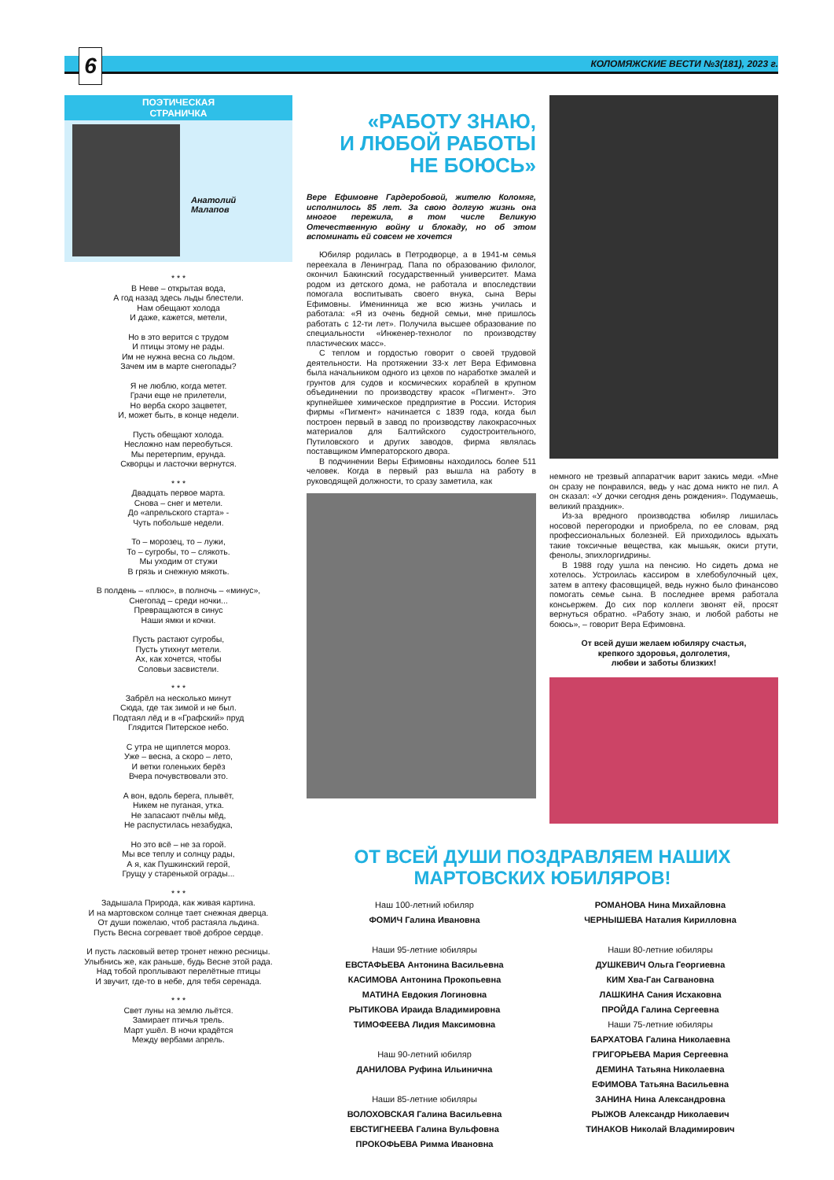6
КОЛОМЯЖСКИЕ ВЕСТИ №3(181), 2023 г.
ПОЭТИЧЕСКАЯ
СТРАНИЧКА
Анатолий
Малапов
* * *
В Неве – открытая вода,
А год назад здесь льды блестели.
Нам обещают холода
И даже, кажется, метели,
Но в это верится с трудом
И птицы этому не рады.
Им не нужна весна со льдом.
Зачем им в марте снегопады?
Я не люблю, когда метет.
Грачи еще не прилетели,
Но верба скоро зацветет,
И, может быть, в конце недели.
Пусть обещают холода.
Несложно нам переобуться.
Мы перетерпим, ерунда.
Скворцы и ласточки вернутся.
* * *
Двадцать первое марта.
Снова – снег и метели.
До «апрельского старта» -
Чуть побольше недели.
То – морозец, то – лужи,
То – сугробы, то – слякоть.
Мы уходим от стужи
В грязь и снежную мякоть.
В полдень – «плюс», в полночь – «минус»,
Снегопад – среди ночки...
Превращаются в синус
Наши ямки и кочки.
Пусть растают сугробы,
Пусть утихнут метели.
Ах, как хочется, чтобы
Соловьи засвистели.
* * *
Забрёл на несколько минут
Сюда, где так зимой и не был.
Подтаял лёд и в «Графский» пруд
Глядится Питерское небо.
С утра не щиплется мороз.
Уже – весна, а скоро – лето,
И ветки голеньких берёз
Вчера почувствовали это.
А вон, вдоль берега, плывёт,
Никем не пуганая, утка.
Не запасают пчёлы мёд,
Не распустилась незабудка,
Но это всё – не за горой.
Мы все теплу и солнцу рады,
А я, как Пушкинский герой,
Грущу у старенькой ограды...
* * *
Задышала Природа, как живая картина.
И на мартовском солнце тает снежная дверца.
От души пожелаю, чтоб растаяла льдина.
Пусть Весна согревает твоё доброе сердце.
И пусть ласковый ветер тронет нежно ресницы.
Улыбнись же, как раньше, будь Весне этой рада.
Над тобой проплывают перелётные птицы
И звучит, где-то в небе, для тебя серенада.
* * *
Свет луны на землю льётся.
Замирает птичья трель.
Март ушёл. В ночи крадётся
Между вербами апрель.
«РАБОТУ ЗНАЮ,
И ЛЮБОЙ РАБОТЫ
НЕ БОЮСЬ»
Вере Ефимовне Гардеробовой, жителю Коломяг, исполнилось 85 лет. За свою долгую жизнь она многое пережила, в том числе Великую Отечественную войну и блокаду, но об этом вспоминать ей совсем не хочется
Юбиляр родилась в Петродворце, а в 1941-м семья переехала в Ленинград. Папа по образованию филолог, окончил Бакинский государственный университет. Мама родом из детского дома, не работала и впоследствии помогала воспитывать своего внука, сына Веры Ефимовны. Именинница же всю жизнь училась и работала: «Я из очень бедной семьи, мне пришлось работать с 12-ти лет». Получила высшее образование по специальности «Инженер-технолог по производству пластических масс».
С теплом и гордостью говорит о своей трудовой деятельности. На протяжении 33-х лет Вера Ефимовна была начальником одного из цехов по наработке эмалей и грунтов для судов и космических кораблей в крупном объединении по производству красок «Пигмент». Это крупнейшее химическое предприятие в России. История фирмы «Пигмент» начинается с 1839 года, когда был построен первый в завод по производству лакокрасочных материалов для Балтийского судостроительного, Путиловского и других заводов, фирма являлась поставщиком Императорского двора.
В подчинении Веры Ефимовны находилось более 511 человек. Когда в первый раз вышла на работу в руководящей должности, то сразу заметила, как
немного не трезвый аппаратчик варит закись меди. «Мне он сразу не понравился, ведь у нас дома никто не пил. А он сказал: «У дочки сегодня день рождения». Подумаешь, великий праздник».
Из-за вредного производства юбиляр лишилась носовой перегородки и приобрела, по ее словам, ряд профессиональных болезней. Ей приходилось вдыхать такие токсичные вещества, как мышьяк, окиси ртути, фенолы, эпихлоргидрины.
В 1988 году ушла на пенсию. Но сидеть дома не хотелось. Устроилась кассиром в хлебобулочный цех, затем в аптеку фасовщицей, ведь нужно было финансово помогать семье сына. В последнее время работала консьержем. До сих пор коллеги звонят ей, просят вернуться обратно. «Работу знаю, и любой работы не боюсь», – говорит Вера Ефимовна.
От всей души желаем юбиляру счастья,
крепкого здоровья, долголетия,
любви и заботы близких!
ОТ ВСЕЙ ДУШИ ПОЗДРАВЛЯЕМ НАШИХ
МАРТОВСКИХ ЮБИЛЯРОВ!
Наш 100-летний юбиляр
ФОМИЧ Галина Ивановна
Наши 95-летние юбиляры
ЕВСТАФЬЕВА Антонина Васильевна
КАСИМОВА Антонина Прокопьевна
МАТИНА Евдокия Логиновна
РЫТИКОВА Ираида Владимировна
ТИМОФЕЕВА Лидия Максимовна
Наш 90-летний юбиляр
ДАНИЛОВА Руфина Ильинична
Наши 85-летние юбиляры
ВОЛОХОВСКАЯ Галина Васильевна
ЕВСТИГНЕЕВА Галина Вульфовна
ПРОКОФЬЕВА Римма Ивановна
РОМАНОВА Нина Михайловна
ЧЕРНЫШЕВА Наталия Кирилловна
Наши 80-летние юбиляры
ДУШКЕВИЧ Ольга Георгиевна
КИМ Хва-Ган Сагвановна
ЛАШКИНА Сания Исхаковна
ПРОЙДА Галина Сергеевна
Наши 75-летние юбиляры
БАРХАТОВА Галина Николаевна
ГРИГОРЬЕВА Мария Сергеевна
ДЕМИНА Татьяна Николаевна
ЕФИМОВА Татьяна Васильевна
ЗАНИНА Нина Александровна
РЫЖОВ Александр Николаевич
ТИНАКОВ Николай Владимирович